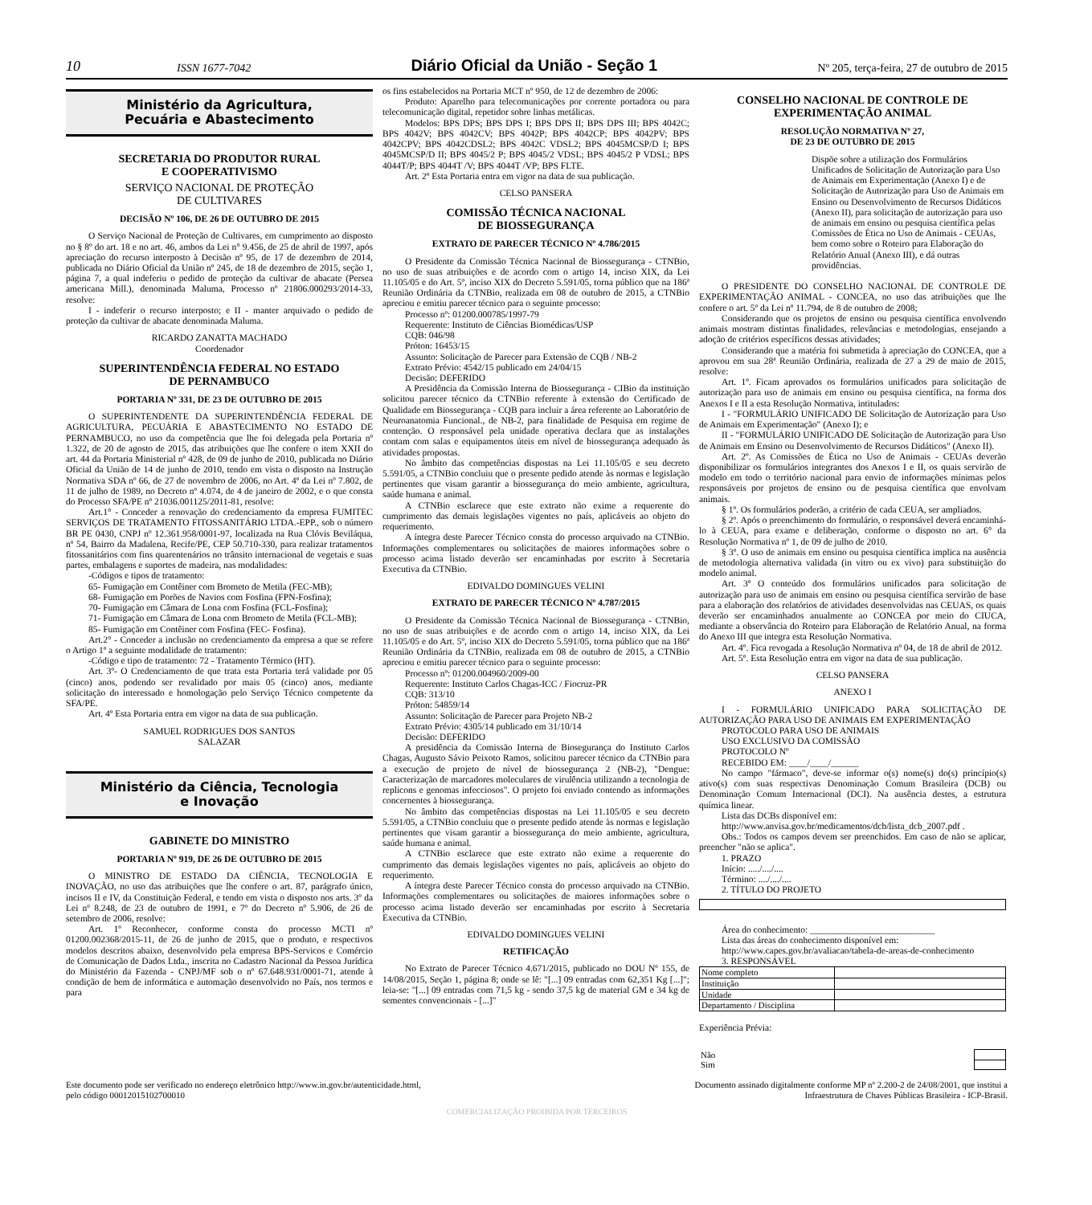10 ISSN 1677-7042 Diário Oficial da União - Seção 1 Nº 205, terça-feira, 27 de outubro de 2015
Ministério da Agricultura,
Pecuária e Abastecimento
SECRETARIA DO PRODUTOR RURAL
E COOPERATIVISMO
SERVIÇO NACIONAL DE PROTEÇÃO
DE CULTIVARES
DECISÃO Nº 106, DE 26 DE OUTUBRO DE 2015
O Serviço Nacional de Proteção de Cultivares, em cumprimento ao disposto no § 8º do art. 18 e no art. 46, ambos da Lei n° 9.456, de 25 de abril de 1997, após apreciação do recurso interposto à Decisão nº 95, de 17 de dezembro de 2014, publicada no Diário Oficial da União nº 245, de 18 de dezembro de 2015, seção 1, página 7, a qual indeferiu o pedido de proteção da cultivar de abacate (Persea americana Mill.), denominada Maluma, Processo nº 21806.000293/2014-33, resolve:
I - indeferir o recurso interposto; e II - manter arquivado o pedido de proteção da cultivar de abacate denominada Maluma.
RICARDO ZANATTA MACHADO
Coordenador
SUPERINTENDÊNCIA FEDERAL NO ESTADO
DE PERNAMBUCO
PORTARIA Nº 331, DE 23 DE OUTUBRO DE 2015
O SUPERINTENDENTE DA SUPERINTENDÊNCIA FEDERAL DE AGRICULTURA, PECUÁRIA E ABASTECIMENTO NO ESTADO DE PERNAMBUCO, no uso da competência que lhe foi delegada pela Portaria nº 1.322, de 20 de agosto de 2015, das atribuições que lhe confere o item XXII do art. 44 da Portaria Ministerial nº 428, de 09 de junho de 2010, publicada no Diário Oficial da União de 14 de junho de 2010, tendo em vista o disposto na Instrução Normativa SDA nº 66, de 27 de novembro de 2006, no Art. 4º da Lei nº 7.802, de 11 de julho de 1989, no Decreto nº 4.074, de 4 de janeiro de 2002, e o que consta do Processo SFA/PE nº 21036.001125/2011-81, resolve:
Art.1° - Conceder a renovação do credenciamento da empresa FUMITEC SERVIÇOS DE TRATAMENTO FITOSSANITÁRIO LTDA.-EPP., sob o número BR PE 0430, CNPJ nº 12.361.958/0001-97, localizada na Rua Clóvis Beviláqua, nº 54, Bairro da Madalena, Recife/PE, CEP 50.710-330, para realizar tratamentos fitossanitários com fins quarentenários no trânsito internacional de vegetais e suas partes, embalagens e suportes de madeira, nas modalidades:
-Códigos e tipos de tratamento:
65- Fumigação em Contêiner com Brometo de Metila (FEC-MB);
68- Fumigação em Porões de Navios com Fosfina (FPN-Fosfina);
70- Fumigação em Câmara de Lona com Fosfina (FCL-Fosfina);
71- Fumigação em Câmara de Lona com Brometo de Metila (FCL-MB);
85- Fumigação em Contêiner com Fosfina (FEC- Fosfina).
Art.2° - Conceder a inclusão no credenciamento da empresa a que se refere o Artigo 1º a seguinte modalidade de tratamento:
-Código e tipo de tratamento: 72 - Tratamento Térmico (HT).
Art. 3º- O Credenciamento de que trata esta Portaria terá validade por 05 (cinco) anos, podendo ser revalidado por mais 05 (cinco) anos, mediante solicitação do interessado e homologação pelo Serviço Técnico competente da SFA/PE.
Art. 4º Esta Portaria entra em vigor na data de sua publicação.
SAMUEL RODRIGUES DOS SANTOS
SALAZAR
Ministério da Ciência, Tecnologia
e Inovação
GABINETE DO MINISTRO
PORTARIA Nº 919, DE 26 DE OUTUBRO DE 2015
O MINISTRO DE ESTADO DA CIÊNCIA, TECNOLOGIA E INOVAÇÃO, no uso das atribuições que lhe confere o art. 87, parágrafo único, incisos II e IV, da Constituição Federal, e tendo em vista o disposto nos arts. 3º da Lei nº 8.248, de 23 de outubro de 1991, e 7º do Decreto nº 5.906, de 26 de setembro de 2006, resolve:
Art. 1º Reconhecer, conforme consta do processo MCTI nº 01200.002368/2015-11, de 26 de junho de 2015, que o produto, e respectivos modelos descritos abaixo, desenvolvido pela empresa BPS-Servicos e Comércio de Comunicação de Dados Ltda., inscrita no Cadastro Nacional da Pessoa Jurídica do Ministério da Fazenda - CNPJ/MF sob o nº 67.648.931/0001-71, atende à condição de bem de informática e automação desenvolvido no País, nos termos e para
os fins estabelecidos na Portaria MCT nº 950, de 12 de dezembro de 2006:
Produto: Aparelho para telecomunicações por corrente portadora ou para telecomunicação digital, repetidor sobre linhas metálicas.
Modelos: BPS DPS; BPS DPS I; BPS DPS II; BPS DPS III; BPS 4042C; BPS 4042V; BPS 4042CV; BPS 4042P; BPS 4042CP; BPS 4042PV; BPS 4042CPV; BPS 4042CDSL2; BPS 4042C VDSL2; BPS 4045MCSP/D I; BPS 4045MCSP/D II; BPS 4045/2 P; BPS 4045/2 VDSL; BPS 4045/2 P VDSL; BPS 4044T/P; BPS 4044T /V; BPS 4044T /VP; BPS FLTE.
Art. 2º Esta Portaria entra em vigor na data de sua publicação.
CELSO PANSERA
COMISSÃO TÉCNICA NACIONAL
DE BIOSSEGURANÇA
EXTRATO DE PARECER TÉCNICO Nº 4.786/2015
O Presidente da Comissão Técnica Nacional de Biossegurança - CTNBio, no uso de suas atribuições e de acordo com o artigo 14, inciso XIX, da Lei 11.105/05 e do Art. 5º, inciso XIX do Decreto 5.591/05, torna público que na 186ª Reunião Ordinária da CTNBio, realizada em 08 de outubro de 2015, a CTNBio apreciou e emitiu parecer técnico para o seguinte processo:
Processo nº: 01200.000785/1997-79
Requerente: Instituto de Ciências Biomédicas/USP
CQB: 046/98
Próton: 16453/15
Assunto: Solicitação de Parecer para Extensão de CQB / NB-2
Extrato Prévio: 4542/15 publicado em 24/04/15
Decisão: DEFERIDO
A Presidência da Comissão Interna de Biossegurança - CIBio da instituição solicitou parecer técnico da CTNBio referente à extensão do Certificado de Qualidade em Biossegurança - CQB para incluir a área referente ao Laboratório de Neuroanatomia Funcional., de NB-2, para finalidade de Pesquisa em regime de contenção. O responsável pela unidade operativa declara que as instalações contam com salas e equipamentos úteis em nível de biossegurança adequado às atividades propostas.
No âmbito das competências dispostas na Lei 11.105/05 e seu decreto 5.591/05, a CTNBio concluiu que o presente pedido atende às normas e legislação pertinentes que visam garantir a biossegurança do meio ambiente, agricultura, saúde humana e animal.
A CTNBio esclarece que este extrato não exime a requerente do cumprimento das demais legislações vigentes no país, aplicáveis ao objeto do requerimento.
A íntegra deste Parecer Técnico consta do processo arquivado na CTNBio. Informações complementares ou solicitações de maiores informações sobre o processo acima listado deverão ser encaminhadas por escrito à Secretaria Executiva da CTNBio.
EDIVALDO DOMINGUES VELINI
EXTRATO DE PARECER TÉCNICO Nº 4.787/2015
O Presidente da Comissão Técnica Nacional de Biossegurança - CTNBio, no uso de suas atribuições e de acordo com o artigo 14, inciso XIX, da Lei 11.105/05 e do Art. 5º, inciso XIX do Decreto 5.591/05, torna público que na 186ª Reunião Ordinária da CTNBio, realizada em 08 de outubro de 2015, a CTNBio apreciou e emitiu parecer técnico para o seguinte processo:
Processo nº: 01200.004960/2009-00
Requerente: Instituto Carlos Chagas-ICC / Fiocruz-PR
CQB: 313/10
Próton: 54859/14
Assunto: Solicitação de Parecer para Projeto NB-2
Extrato Prévio: 4305/14 publicado em 31/10/14
Decisão: DEFERIDO
A presidência da Comissão Interna de Biosegurança do Instituto Carlos Chagas, Augusto Sávio Peixoto Ramos, solicitou parecer técnico da CTNBio para a execução de projeto de nível de biossegurança 2 (NB-2), "Dengue: Caracterização de marcadores moleculares de virulência utilizando a tecnologia de replicons e genomas infecciosos". O projeto foi enviado contendo as informações concernentes à biossegurança.
No âmbito das competências dispostas na Lei 11.105/05 e seu decreto 5.591/05, a CTNBio concluiu que o presente pedido atende às normas e legislação pertinentes que visam garantir a biossegurança do meio ambiente, agricultura, saúde humana e animal.
A CTNBio esclarece que este extrato não exime a requerente do cumprimento das demais legislações vigentes no país, aplicáveis ao objeto do requerimento.
A íntegra deste Parecer Técnico consta do processo arquivado na CTNBio. Informações complementares ou solicitações de maiores informações sobre o processo acima listado deverão ser encaminhadas por escrito à Secretaria Executiva da CTNBio.
EDIVALDO DOMINGUES VELINI
RETIFICAÇÃO
No Extrato de Parecer Técnico 4.671/2015, publicado no DOU Nº 155, de 14/08/2015, Seção 1, página 8; onde se lê: "[...] 09 entradas com 62,351 Kg [...]"; leia-se: "[...] 09 entradas com 71,5 kg - sendo 37,5 kg de material GM e 34 kg de sementes convencionais - [...]"
CONSELHO NACIONAL DE CONTROLE DE
EXPERIMENTAÇÃO ANIMAL
RESOLUÇÃO NORMATIVA Nº 27,
DE 23 DE OUTUBRO DE 2015
Dispõe sobre a utilização dos Formulários Unificados de Solicitação de Autorização para Uso de Animais em Experimentação (Anexo I) e de Solicitação de Autorização para Uso de Animais em Ensino ou Desenvolvimento de Recursos Didáticos (Anexo II), para solicitação de autorização para uso de animais em ensino ou pesquisa científica pelas Comissões de Ética no Uso de Animais - CEUAs, bem como sobre o Roteiro para Elaboração do Relatório Anual (Anexo III), e dá outras providências.
O PRESIDENTE DO CONSELHO NACIONAL DE CONTROLE DE EXPERIMENTAÇÃO ANIMAL - CONCEA, no uso das atribuições que lhe confere o art. 5º da Lei nº 11.794, de 8 de outubro de 2008;
Considerando que os projetos de ensino ou pesquisa científica envolvendo animais mostram distintas finalidades, relevâncias e metodologias, ensejando a adoção de critérios específicos dessas atividades;
Considerando que a matéria foi submetida à apreciação do CONCEA, que a aprovou em sua 28ª Reunião Ordinária, realizada de 27 a 29 de maio de 2015, resolve:
Art. 1º. Ficam aprovados os formulários unificados para solicitação de autorização para uso de animais em ensino ou pesquisa científica, na forma dos Anexos I e II a esta Resolução Normativa, intitulados:
I - "FORMULÁRIO UNIFICADO DE Solicitação de Autorização para Uso de Animais em Experimentação" (Anexo I); e
II - "FORMULÁRIO UNIFICADO DE Solicitação de Autorização para Uso de Animais em Ensino ou Desenvolvimento de Recursos Didáticos" (Anexo II).
Art. 2º. As Comissões de Ética no Uso de Animais - CEUAs deverão disponibilizar os formulários integrantes dos Anexos I e II, os quais servirão de modelo em todo o território nacional para envio de informações mínimas pelos responsáveis por projetos de ensino ou de pesquisa científica que envolvam animais.
§ 1º. Os formulários poderão, a critério de cada CEUA, ser ampliados.
§ 2º. Após o preenchimento do formulário, o responsável deverá encaminhá-lo à CEUA, para exame e deliberação, conforme o disposto no art. 6° da Resolução Normativa nº 1, de 09 de julho de 2010.
§ 3º. O uso de animais em ensino ou pesquisa científica implica na ausência de metodologia alternativa validada (in vitro ou ex vivo) para substituição do modelo animal.
Art. 3º O conteúdo dos formulários unificados para solicitação de autorização para uso de animais em ensino ou pesquisa científica servirão de base para a elaboração dos relatórios de atividades desenvolvidas nas CEUAS, os quais deverão ser encaminhados anualmente ao CONCEA por meio do CIUCA, mediante a observância do Roteiro para Elaboração de Relatório Anual, na forma do Anexo III que integra esta Resolução Normativa.
Art. 4º. Fica revogada a Resolução Normativa nº 04, de 18 de abril de 2012.
Art. 5º. Esta Resolução entra em vigor na data de sua publicação.
CELSO PANSERA
ANEXO I
I - FORMULÁRIO UNIFICADO PARA SOLICITAÇÃO DE AUTORIZAÇÃO PARA USO DE ANIMAIS EM EXPERIMENTAÇÃO
PROTOCOLO PARA USO DE ANIMAIS
USO EXCLUSIVO DA COMISSÃO
PROTOCOLO Nº
RECEBIDO EM: ____/____/______
No campo "fármaco", deve-se informar o(s) nome(s) do(s) princípio(s) ativo(s) com suas respectivas Denominação Comum Brasileira (DCB) ou Denominação Comum Internacional (DCI). Na ausência destes, a estrutura química linear.
Lista das DCBs disponível em:
http://www.anvisa.gov.br/medicamentos/dcb/lista_dcb_2007.pdf .
Obs.: Todos os campos devem ser preenchidos. Em caso de não se aplicar, preencher "não se aplica".
1. PRAZO
Início: ...../..../....
Término: ..../..../....
2. TÍTULO DO PROJETO
Área do conhecimento: ___________________________
Lista das áreas do conhecimento disponível em:
http://www.capes.gov.br/avaliacao/tabela-de-areas-de-conhecimento
3. RESPONSÁVEL
| Nome completo | |
| Instituição | |
| Unidade | |
| Departamento / Disciplina | |
Experiência Prévia:
| Não | |
| Sim | |
Este documento pode ser verificado no endereço eletrônico http://www.in.gov.br/autenticidade.html,
pelo código 00012015102700010
Documento assinado digitalmente conforme MP nº 2.200-2 de 24/08/2001, que institui a
Infraestrutura de Chaves Públicas Brasileira - ICP-Brasil.
COMERCIALIZAÇÃO PROIBIDA POR TERCEIROS